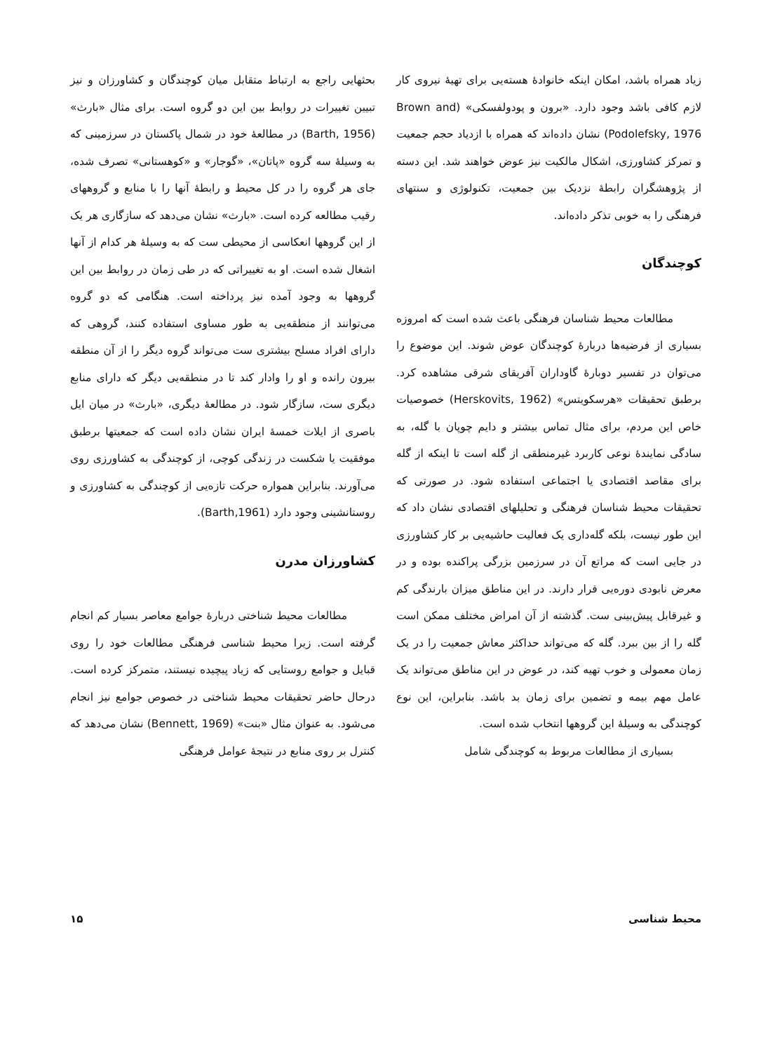زیاد همراه باشد، امکان اینکه خانوادهٔ هسته‌یی برای تهیهٔ نیروی کار لازم کافی باشد وجود دارد. «برون و پودولفسکی» (Brown and Podolefsky, 1976) نشان داده‌اند که همراه با ازدیاد حجم جمعیت و تمرکز کشاورزی، اشکال مالکیت نیز عوض خواهند شد. این دسته از پژوهشگران رابطهٔ نزدیک بین جمعیت، تکنولوژی و سنتهای فرهنگی را به خوبی تذکر داده‌اند.
کوچندگان
مطالعات محیط شناسان فرهنگی باعث شده است که امروزه بسیاری از فرضیه‌ها دربارهٔ کوچندگان عوض شوند. این موضوع را می‌توان در تفسیر دوبارهٔ گاوداران آفریقای شرقی مشاهده کرد. برطبق تحقیقات «هرسکویتس» (Herskovits, 1962) خصوصیات خاص این مردم، برای مثال تماس بیشتر و دایم چوپان با گله، به سادگی نمایندهٔ نوعی کاربرد غیرمنطقی از گله است تا اینکه از گله برای مقاصد اقتصادی یا اجتماعی استفاده شود. در صورتی که تحقیقات محیط شناسان فرهنگی و تحلیلهای اقتصادی نشان داد که این طور نیست، بلکه گله‌داری یک فعالیت حاشیه‌یی بر کار کشاورزی در جایی است که مراتع آن در سرزمین بزرگی پراکنده بوده و در معرض نابودی دوره‌یی قرار دارند. در این مناطق میزان بارندگی کم و غیرقابل پیش‌بینی ست. گذشته از آن امراض مختلف ممکن است گله را از بین ببرد. گله که می‌تواند حداکثر معاش جمعیت را در یک زمان معمولی و خوب تهیه کند، در عوض در این مناطق می‌تواند یک عامل مهم بیمه و تضمین برای زمان بد باشد. بنابراین، این نوع کوچندگی به وسیلهٔ این گروهها انتخاب شده است.
بسیاری از مطالعات مربوط به کوچندگی شامل
بحثهایی راجع به ارتباط متقابل میان کوچندگان و کشاورزان و نیز تبیین تغییرات در روابط بین این دو گروه است. برای مثال «بارث» (Barth, 1956) در مطالعهٔ خود در شمال پاکستان در سرزمینی که به وسیلهٔ سه گروه «پاتان»، «گوجار» و «کوهستانی» تصرف شده، جای هر گروه را در کل محیط و رابطهٔ آنها را با منابع و گروههای رقیب مطالعه کرده است. «بارث» نشان می‌دهد که سازگاری هر یک از این گروهها انعکاسی از محیطی ست که به وسیلهٔ هر کدام از آنها اشغال شده است. او به تغییراتی که در طی زمان در روابط بین این گروهها به وجود آمده نیز پرداخته است. هنگامی که دو گروه می‌توانند از منطقه‌یی به طور مساوی استفاده کنند، گروهی که دارای افراد مسلح بیشتری ست می‌تواند گروه دیگر را از آن منطقه بیرون رانده و او را وادار کند تا در منطقه‌یی دیگر که دارای منابع دیگری ست، سازگار شود. در مطالعهٔ دیگری، «بارث» در میان ایل باصری از ایلات خمسهٔ ایران نشان داده است که جمعیتها برطبق موفقیت یا شکست در زندگی کوچی، از کوچندگی به کشاورزی روی می‌آورند. بنابراین همواره حرکت تازه‌یی از کوچندگی به کشاورزی و روستانشینی وجود دارد (Barth,1961).
کشاورزان مدرن
مطالعات محیط شناختی دربارهٔ جوامع معاصر بسیار کم انجام گرفته است. زیرا محیط شناسی فرهنگی مطالعات خود را روی قبایل و جوامع روستایی که زیاد پیچیده نیستند، متمرکز کرده است. درحال حاضر تحقیقات محیط شناختی در خصوص جوامع نیز انجام می‌شود. به عنوان مثال «بنت» (Bennett, 1969) نشان می‌دهد که کنترل بر روی منابع در نتیجهٔ عوامل فرهنگی
محیط شناسی ۱۵